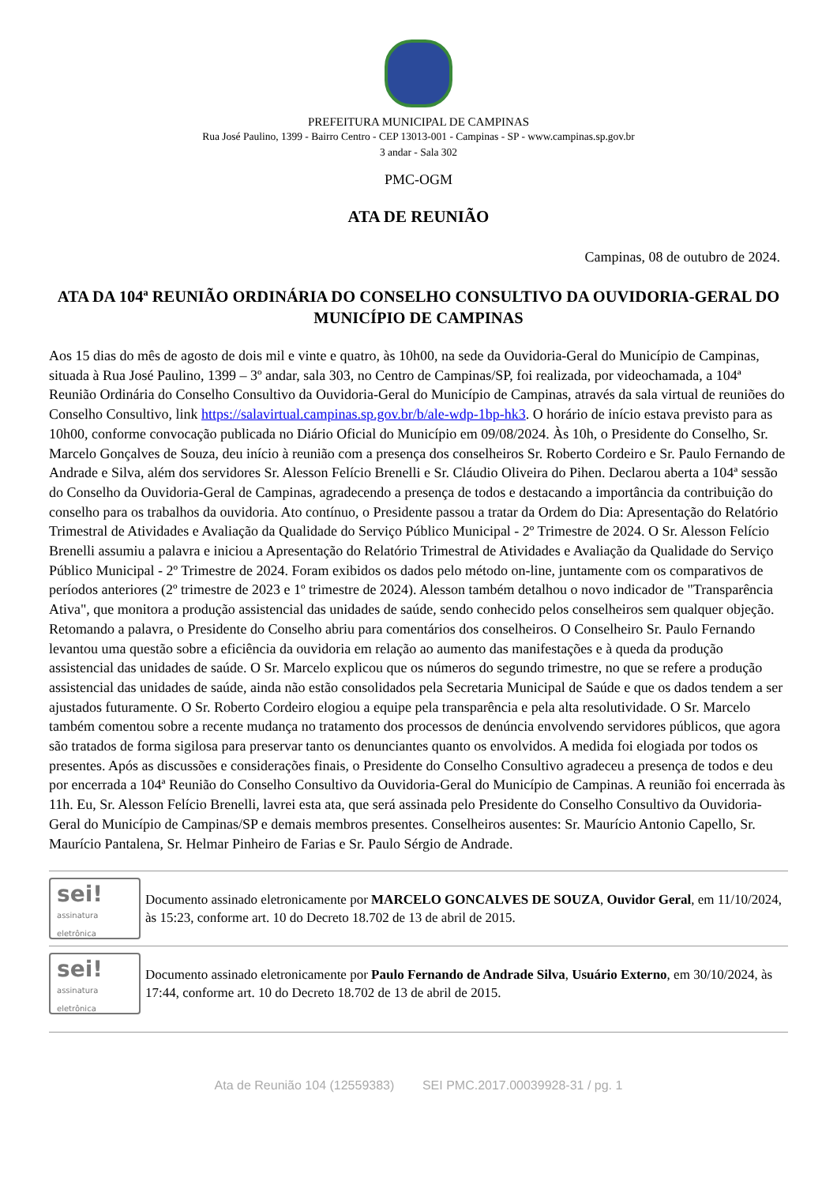PREFEITURA MUNICIPAL DE CAMPINAS
Rua José Paulino, 1399 - Bairro Centro - CEP 13013-001 - Campinas - SP - www.campinas.sp.gov.br
3 andar - Sala 302
PMC-OGM
ATA DE REUNIÃO
Campinas, 08 de outubro de 2024.
ATA DA 104ª REUNIÃO ORDINÁRIA DO CONSELHO CONSULTIVO DA OUVIDORIA-GERAL DO MUNICÍPIO DE CAMPINAS
Aos 15 dias do mês de agosto de dois mil e vinte e quatro, às 10h00, na sede da Ouvidoria-Geral do Município de Campinas, situada à Rua José Paulino, 1399 – 3º andar, sala 303, no Centro de Campinas/SP, foi realizada, por videochamada, a 104ª Reunião Ordinária do Conselho Consultivo da Ouvidoria-Geral do Município de Campinas, através da sala virtual de reuniões do Conselho Consultivo, link https://salavirtual.campinas.sp.gov.br/b/ale-wdp-1bp-hk3. O horário de início estava previsto para as 10h00, conforme convocação publicada no Diário Oficial do Município em 09/08/2024. Às 10h, o Presidente do Conselho, Sr. Marcelo Gonçalves de Souza, deu início à reunião com a presença dos conselheiros Sr. Roberto Cordeiro e Sr. Paulo Fernando de Andrade e Silva, além dos servidores Sr. Alesson Felício Brenelli e Sr. Cláudio Oliveira do Pihen. Declarou aberta a 104ª sessão do Conselho da Ouvidoria-Geral de Campinas, agradecendo a presença de todos e destacando a importância da contribuição do conselho para os trabalhos da ouvidoria. Ato contínuo, o Presidente passou a tratar da Ordem do Dia: Apresentação do Relatório Trimestral de Atividades e Avaliação da Qualidade do Serviço Público Municipal - 2º Trimestre de 2024. O Sr. Alesson Felício Brenelli assumiu a palavra e iniciou a Apresentação do Relatório Trimestral de Atividades e Avaliação da Qualidade do Serviço Público Municipal - 2º Trimestre de 2024. Foram exibidos os dados pelo método on-line, juntamente com os comparativos de períodos anteriores (2º trimestre de 2023 e 1º trimestre de 2024). Alesson também detalhou o novo indicador de "Transparência Ativa", que monitora a produção assistencial das unidades de saúde, sendo conhecido pelos conselheiros sem qualquer objeção. Retomando a palavra, o Presidente do Conselho abriu para comentários dos conselheiros. O Conselheiro Sr. Paulo Fernando levantou uma questão sobre a eficiência da ouvidoria em relação ao aumento das manifestações e à queda da produção assistencial das unidades de saúde. O Sr. Marcelo explicou que os números do segundo trimestre, no que se refere a produção assistencial das unidades de saúde, ainda não estão consolidados pela Secretaria Municipal de Saúde e que os dados tendem a ser ajustados futuramente. O Sr. Roberto Cordeiro elogiou a equipe pela transparência e pela alta resolutividade. O Sr. Marcelo também comentou sobre a recente mudança no tratamento dos processos de denúncia envolvendo servidores públicos, que agora são tratados de forma sigilosa para preservar tanto os denunciantes quanto os envolvidos. A medida foi elogiada por todos os presentes. Após as discussões e considerações finais, o Presidente do Conselho Consultivo agradeceu a presença de todos e deu por encerrada a 104ª Reunião do Conselho Consultivo da Ouvidoria-Geral do Município de Campinas. A reunião foi encerrada às 11h. Eu, Sr. Alesson Felício Brenelli, lavrei esta ata, que será assinada pelo Presidente do Conselho Consultivo da Ouvidoria-Geral do Município de Campinas/SP e demais membros presentes. Conselheiros ausentes: Sr. Maurício Antonio Capello, Sr. Maurício Pantalena, Sr. Helmar Pinheiro de Farias e Sr. Paulo Sérgio de Andrade.
sei!
assinatura eletrônica
Documento assinado eletronicamente por MARCELO GONCALVES DE SOUZA, Ouvidor Geral, em 11/10/2024, às 15:23, conforme art. 10 do Decreto 18.702 de 13 de abril de 2015.
sei!
assinatura eletrônica
Documento assinado eletronicamente por Paulo Fernando de Andrade Silva, Usuário Externo, em 30/10/2024, às 17:44, conforme art. 10 do Decreto 18.702 de 13 de abril de 2015.
Ata de Reunião 104 (12559383) SEI PMC.2017.00039928-31 / pg. 1